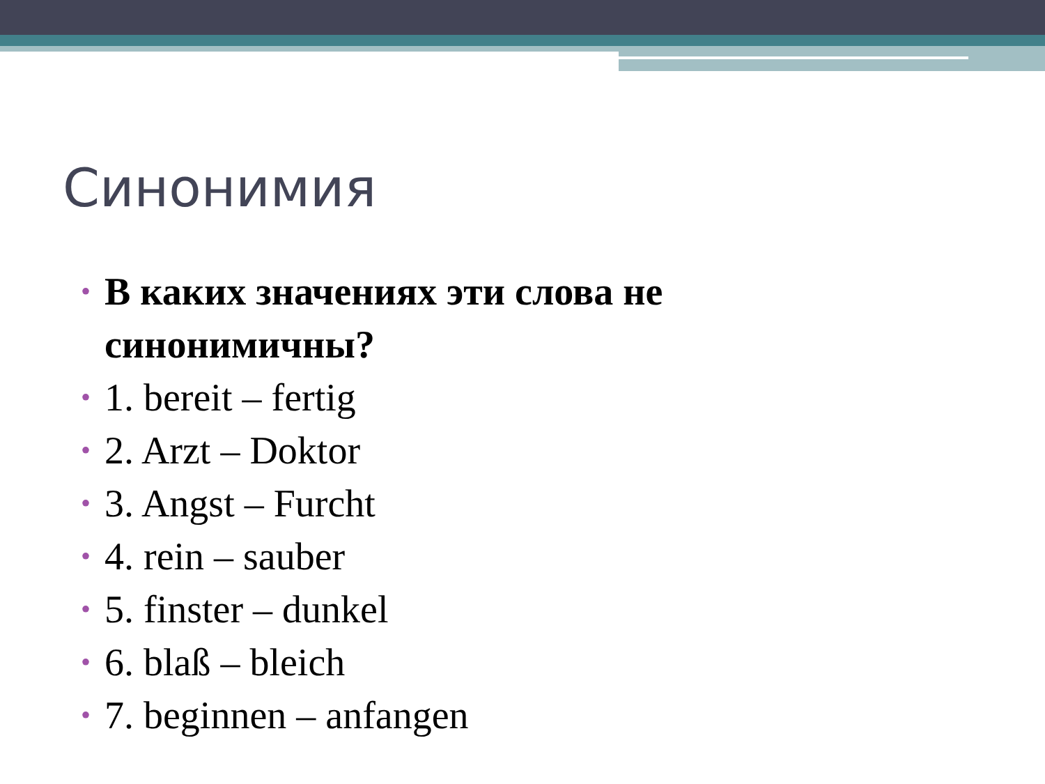Синонимия
• В каких значениях эти слова не синонимичны?
• 1. bereit – fertig
• 2. Arzt – Doktor
• 3. Angst – Furcht
• 4. rein – sauber
• 5. finster – dunkel
• 6. blaß – bleich
• 7. beginnen – anfangen